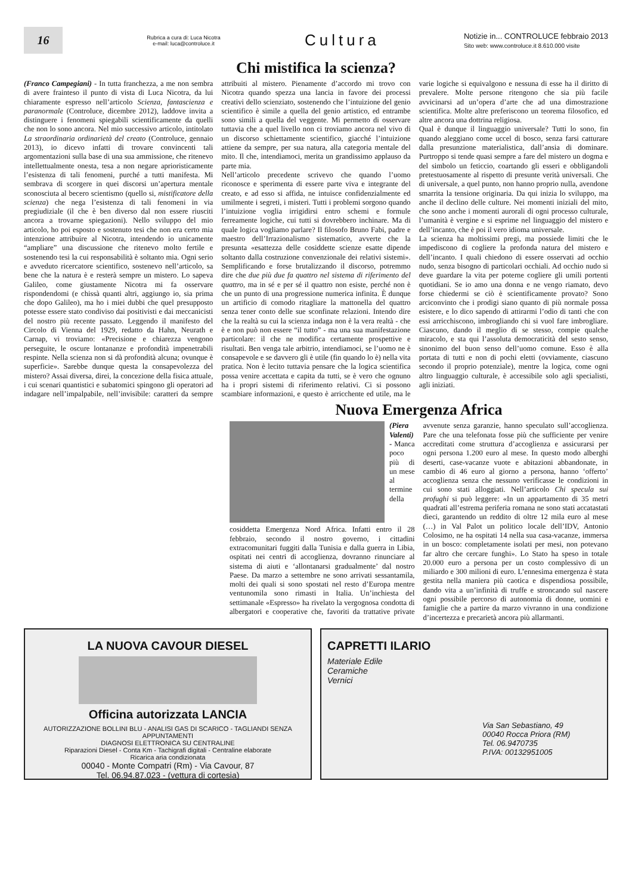16
Rubrica a cura di: Luca Nicotra
e-mail: luca@controluce.it
Cultura
Notizie in... CONTROLUCE febbraio 2013
Sito web: www.controluce.it 8.610.000 visite
Chi mistifica la scienza?
(Franco Campegiani) - In tutta franchezza, a me non sembra di avere frainteso il punto di vista di Luca Nicotra, da lui chiaramente espresso nell’articolo Scienza, fantascienza e paranormale (Controluce, dicembre 2012), laddove invita a distinguere i fenomeni spiegabili scientificamente da quelli che non lo sono ancora. Nel mio successivo articolo, intitolato La straordinaria ordinarietà del creato (Controluce, gennaio 2013), io dicevo infatti di trovare convincenti tali argomentazioni sulla base di una sua ammissione, che ritenevo intellettualmente onesta, tesa a non negare aprioristicamente l’esistenza di tali fenomeni, purché a tutti manifesta. Mi sembrava di scorgere in quei discorsi un’apertura mentale sconosciuta al becero scientismo (quello si, mistificatore della scienza) che nega l’esistenza di tali fenomeni in via pregiudiziale (il che è ben diverso dal non essere riusciti ancora a trovarne spiegazioni). Nello sviluppo del mio articolo, ho poi esposto e sostenuto tesi che non era certo mia intenzione attribuire al Nicotra, intendendo io unicamente “ampliare” una discussione che ritenevo molto fertile e sostenendo tesi la cui responsabilità è soltanto mia. Ogni serio e avveduto ricercatore scientifico, sostenevo nell’articolo, sa bene che la natura è e resterà sempre un mistero. Lo sapeva Galileo, come giustamente Nicotra mi fa osservare rispondendomi (e chissà quanti altri, aggiungo io, sia prima che dopo Galileo), ma ho i miei dubbi che quel presupposto potesse essere stato condiviso dai positivisti e dai meccanicisti del nostro più recente passato. Leggendo il manifesto del Circolo di Vienna del 1929, redatto da Hahn, Neurath e Carnap, vi troviamo: «Precisione e chiarezza vengono perseguite, le oscure lontananze e profondità impenetrabili respinte. Nella scienza non si dà profondità alcuna; ovunque è superficie». Sarebbe dunque questa la consapevolezza del mistero? Assai diversa, direi, la concezione della fisica attuale, i cui scenari quantistici e subatomici spingono gli operatori ad indagare nell’impalpabile, nell’invisibile: caratteri da sempre attribuiti al mistero. Pienamente d’accordo mi trovo con Nicotra quando spezza una lancia in favore dei processi creativi dello scienziato, sostenendo che l’intuizione del genio scientifico è simile a quella del genio artistico, ed entrambe sono simili a quella del veggente. Mi permetto di osservare tuttavia che a quel livello non ci troviamo ancora nel vivo di un discorso schiettamente scientifico, giacché l’intuizione attiene da sempre, per sua natura, alla categoria mentale del mito. Il che, intendiamoci, merita un grandissimo applauso da parte mia.
Nell’articolo precedente scrivevo che quando l’uomo riconosce e sperimenta di essere parte viva e integrante del creato, e ad esso si affida, ne intuisce confidenzialmente ed umilmente i segreti, i misteri. Tutti i problemi sorgono quando l’intuizione voglia irrigidirsi entro schemi e formule ferreamente logiche, cui tutti si dovrebbero inchinare. Ma di quale logica vogliamo parlare? Il filosofo Bruno Fabi, padre e maestro dell’Irrazionalismo sistematico, avverte che la presunta «esattezza delle cosiddette scienze esatte dipende soltanto dalla costruzione convenzionale dei relativi sistemi». Semplificando e forse brutalizzando il discorso, potremmo dire che due più due fa quattro nel sistema di riferimento del quattro, ma in sé e per sé il quattro non esiste, perché non è che un punto di una progressione numerica infinita. È dunque un artificio di comodo ritagliare la mattonella del quattro senza tener conto delle sue sconfinate relazioni. Intendo dire che la realtà su cui la scienza indaga non è la vera realtà - che è e non può non essere “il tutto” - ma una sua manifestazione particolare: il che ne modifica certamente prospettive e risultati. Ben venga tale arbitrio, intendiamoci, se l’uomo ne è consapevole e se davvero gli è utile (fin quando lo è) nella vita pratica. Non è lecito tuttavia pensare che la logica scientifica possa venire accettata e capita da tutti, se è vero che ognuno ha i propri sistemi di riferimento relativi. Ci si possono scambiare informazioni, e questo è arricchente ed utile, ma le varie logiche si equivalgono e nessuna di esse ha il diritto di prevalere. Molte persone ritengono che sia più facile avvicinarsi ad un’opera d’arte che ad una dimostrazione scientifica. Molte altre preferiscono un teorema filosofico, ed altre ancora una dottrina religiosa.
Qual è dunque il linguaggio universale? Tutti lo sono, fin quando aleggiano come uccel di bosco, senza farsi catturare dalla presunzione materialistica, dall’ansia di dominare. Purtroppo si tende quasi sempre a fare del mistero un dogma e del simbolo un feticcio, coartando gli esseri e obbligandoli pretestuosamente al rispetto di presunte verità universali. Che di universale, a quel punto, non hanno proprio nulla, avendone smarrita la tensione originaria. Da qui inizia lo sviluppo, ma anche il declino delle culture. Nei momenti iniziali del mito, che sono anche i momenti aurorali di ogni processo culturale, l’umanità è vergine e si esprime nel linguaggio del mistero e dell’incanto, che è poi il vero idioma universale.
La scienza ha moltissimi pregi, ma possiede limiti che le impediscono di cogliere la profonda natura del mistero e dell’incanto. I quali chiedono di essere osservati ad occhio nudo, senza bisogno di particolari occhiali. Ad occhio nudo si deve guardare la vita per poterne cogliere gli umili portenti quotidiani. Se io amo una donna e ne vengo riamato, devo forse chiedermi se ciò è scientificamente provato? Sono arciconvinto che i prodigi siano quanto di più normale possa esistere, e lo dico sapendo di attirarmi l’odio di tanti che con essi arricchiscono, imbrogliando chi si vuol fare imbrogliare. Ciascuno, dando il meglio di se stesso, compie qualche miracolo, e sta qui l’assoluta democraticità del sesto senso, sinonimo del buon senso dell’uomo comune. Esso è alla portata di tutti e non di pochi eletti (ovviamente, ciascuno secondo il proprio potenziale), mentre la logica, come ogni altro linguaggio culturale, è accessibile solo agli specialisti, agli iniziati.
Nuova Emergenza Africa
(Piera Valenti) - Manca poco più di un mese al termine della cosiddetta Emergenza Nord Africa. Infatti entro il 28 febbraio, secondo il nostro governo, i cittadini extracomunitari fuggiti dalla Tunisia e dalla guerra in Libia, ospitati nei centri di accoglienza, dovranno rinunciare al sistema di aiuti e ‘allontanarsi gradualmente’ dal nostro Paese. Da marzo a settembre ne sono arrivati sessantamila, molti dei quali si sono spostati nel resto d’Europa mentre ventunomila sono rimasti in Italia. Un’inchiesta del settimanale «Espresso» ha rivelato la vergognosa condotta di albergatori e cooperative che, favoriti da trattative private avvenute senza garanzie, hanno speculato sull’accoglienza. Pare che una telefonata fosse più che sufficiente per venire accreditati come struttura d’accoglienza e assicurarsi per ogni persona 1.200 euro al mese. In questo modo alberghi deserti, case-vacanze vuote e abitazioni abbandonate, in cambio di 46 euro al giorno a persona, hanno ‘offerto’ accoglienza senza che nessuno verificasse le condizioni in cui sono stati alloggiati. Nell’articolo Chi specula sui profughi si può leggere: «In un appartamento di 35 metri quadrati all’estrema periferia romana ne sono stati accatastati dieci, garantendo un reddito di oltre 12 mila euro al mese (…) in Val Palot un politico locale dell’IDV, Antonio Colosimo, ne ha ospitati 14 nella sua casa-vacanze, immersa in un bosco: completamente isolati per mesi, non potevano far altro che cercare funghi». Lo Stato ha speso in totale 20.000 euro a persona per un costo complessivo di un miliardo e 300 milioni di euro. L’ennesima emergenza è stata gestita nella maniera più caotica e dispendiosa possibile, dando vita a un’infinità di truffe e stroncando sul nascere ogni possibile percorso di autonomia di donne, uomini e famiglie che a partire da marzo vivranno in una condizione d’incertezza e precarietà ancora più allarmanti.
LA NUOVA CAVOUR DIESEL
Officina autorizzata LANCIA
AUTORIZZAZIONE BOLLINI BLU - ANALISI GAS DI SCARICO - TAGLIANDI SENZA APPUNTAMENTI
DIAGNOSI ELETTRONICA SU CENTRALINE
Riparazioni Diesel - Conta Km - Tachigrafi digitali - Centraline elaborate
Ricarica aria condizionata
00040 - Monte Compatri (Rm) - Via Cavour, 87
Tel. 06.94.87.023 - (vettura di cortesia)
CAPRETTI ILARIO
Materiale Edile
Ceramiche
Vernici
Via San Sebastiano, 49
00040 Rocca Priora (RM)
Tel. 06.9470735
P.IVA: 00132951005